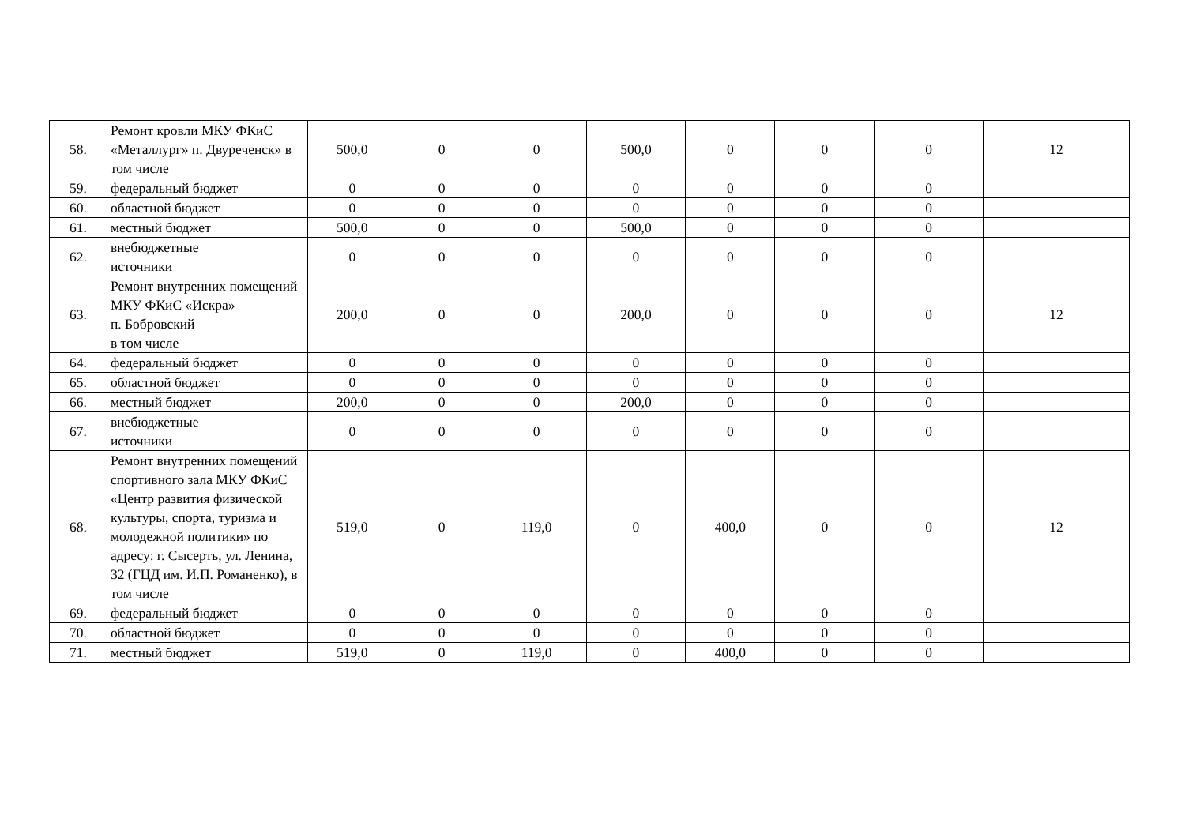| 58. | Ремонт кровли МКУ ФКиС «Металлург» п. Двуреченск» в том числе | 500,0 | 0 | 0 | 500,0 | 0 | 0 | 0 | 12 |
| 59. | федеральный бюджет | 0 | 0 | 0 | 0 | 0 | 0 | 0 | |
| 60. | областной бюджет | 0 | 0 | 0 | 0 | 0 | 0 | 0 | |
| 61. | местный бюджет | 500,0 | 0 | 0 | 500,0 | 0 | 0 | 0 | |
| 62. | внебюджетные источники | 0 | 0 | 0 | 0 | 0 | 0 | 0 | |
| 63. | Ремонт внутренних помещений МКУ ФКиС «Искра» п. Бобровский в том числе | 200,0 | 0 | 0 | 200,0 | 0 | 0 | 0 | 12 |
| 64. | федеральный бюджет | 0 | 0 | 0 | 0 | 0 | 0 | 0 | |
| 65. | областной бюджет | 0 | 0 | 0 | 0 | 0 | 0 | 0 | |
| 66. | местный бюджет | 200,0 | 0 | 0 | 200,0 | 0 | 0 | 0 | |
| 67. | внебюджетные источники | 0 | 0 | 0 | 0 | 0 | 0 | 0 | |
| 68. | Ремонт внутренних помещений спортивного зала МКУ ФКиС «Центр развития физической культуры, спорта, туризма и молодежной политики» по адресу: г. Сысерть, ул. Ленина, 32 (ГЦД им. И.П. Романенко), в том числе | 519,0 | 0 | 119,0 | 0 | 400,0 | 0 | 0 | 12 |
| 69. | федеральный бюджет | 0 | 0 | 0 | 0 | 0 | 0 | 0 | |
| 70. | областной бюджет | 0 | 0 | 0 | 0 | 0 | 0 | 0 | |
| 71. | местный бюджет | 519,0 | 0 | 119,0 | 0 | 400,0 | 0 | 0 | |